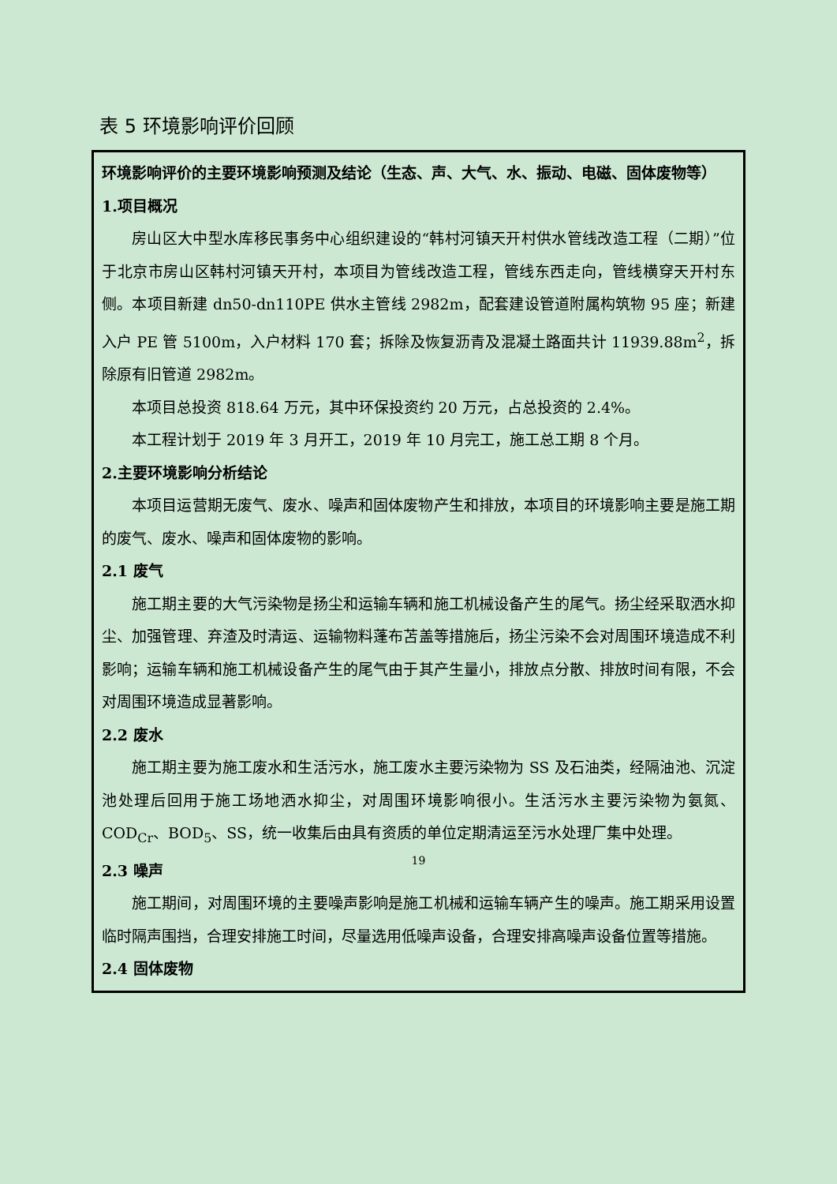表 5 环境影响评价回顾
| 环境影响评价的主要环境影响预测及结论（生态、声、大气、水、振动、电磁、固体废物等） 1.项目概况 房山区大中型水库移民事务中心组织建设的“韩村河镇天开村供水管线改造工程（二期）”位于北京市房山区韩村河镇天开村，本项目为管线改造工程，管线东西走向，管线横穿天开村东侧。本项目新建 dn50-dn110PE 供水主管线 2982m，配套建设管道附属构筑物 95 座；新建入户 PE 管 5100m，入户材料 170 套；拆除及恢复沥青及混凝土路面共计 11939.88m<sup>2</sup>，拆除原有旧管道 2982m。 本项目总投资 818.64 万元，其中环保投资约 20 万元，占总投资的 2.4%。 本工程计划于 2019 年 3 月开工，2019 年 10 月完工，施工总工期 8 个月。 2.主要环境影响分析结论 本项目运营期无废气、废水、噪声和固体废物产生和排放，本项目的环境影响主要是施工期的废气、废水、噪声和固体废物的影响。 2.1 废气 施工期主要的大气污染物是扬尘和运输车辆和施工机械设备产生的尾气。扬尘经采取洒水抑尘、加强管理、弃渣及时清运、运输物料蓬布苫盖等措施后，扬尘污染不会对周围环境造成不利影响；运输车辆和施工机械设备产生的尾气由于其产生量小，排放点分散、排放时间有限，不会对周围环境造成显著影响。 2.2 废水 施工期主要为施工废水和生活污水，施工废水主要污染物为 SS 及石油类，经隔油池、沉淀池处理后回用于施工场地洒水抑尘，对周围环境影响很小。生活污水主要污染物为氨氮、COD<sub>Cr</sub>、BOD<sub>5</sub>、SS，统一收集后由具有资质的单位定期清运至污水处理厂集中处理。 2.3 噪声 施工期间，对周围环境的主要噪声影响是施工机械和运输车辆产生的噪声。施工期采用设置临时隔声围挡，合理安排施工时间，尽量选用低噪声设备，合理安排高噪声设备位置等措施。 2.4 固体废物 |
19